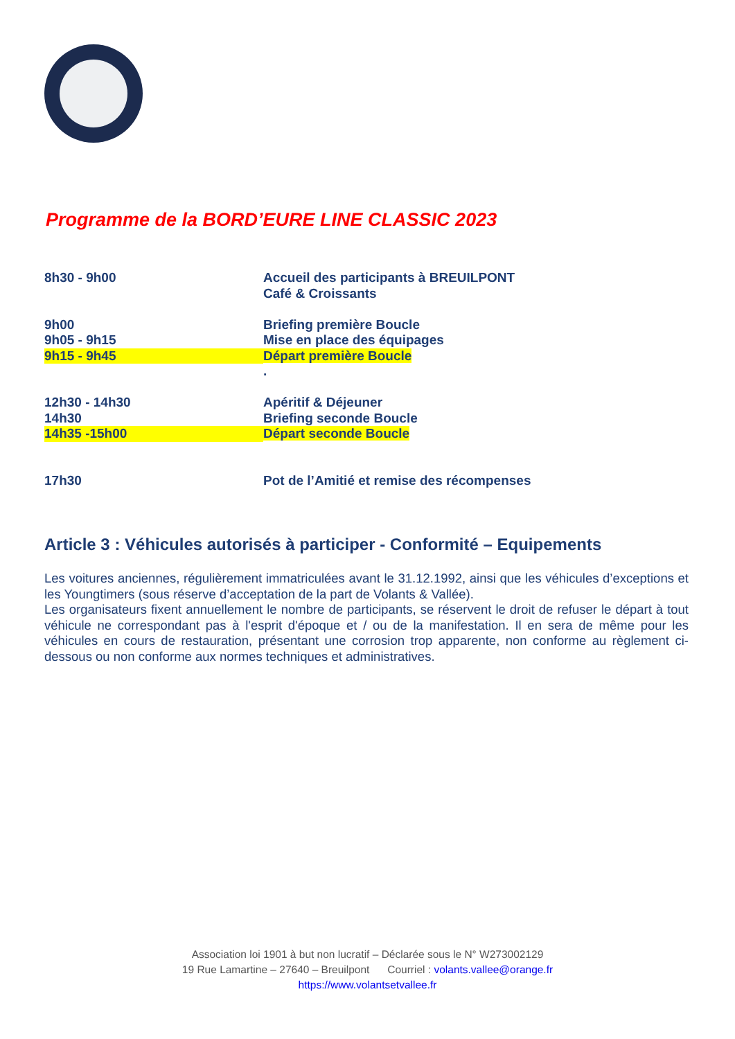Programme de la BORD’EURE LINE CLASSIC 2023
| 8h30 - 9h00 | Accueil des participants à BREUILPONT |
| | Café & Croissants |
| 9h00 | Briefing première Boucle |
| 9h05 - 9h15 | Mise en place des équipages |
| 9h15 - 9h45 | Départ première Boucle |
| | . |
| 12h30 - 14h30 | Apéritif & Déjeuner |
| 14h30 | Briefing seconde Boucle |
| 14h35 -15h00 | Départ seconde Boucle |
| 17h30 | Pot de l’Amitié et remise des récompenses |
Article 3 : Véhicules autorisés à participer - Conformité – Equipements
Les voitures anciennes, régulièrement immatriculées avant le 31.12.1992, ainsi que les véhicules d’exceptions et les Youngtimers (sous réserve d’acceptation de la part de Volants & Vallée).
Les organisateurs fixent annuellement le nombre de participants, se réservent le droit de refuser le départ à tout véhicule ne correspondant pas à l'esprit d'époque et / ou de la manifestation. Il en sera de même pour les véhicules en cours de restauration, présentant une corrosion trop apparente, non conforme au règlement ci-dessous ou non conforme aux normes techniques et administratives.
Association loi 1901 à but non lucratif – Déclarée sous le N° W273002129
19 Rue Lamartine – 27640 – Breuilpont Courriel : volants.vallee@orange.fr
https://www.volantsetvallee.fr